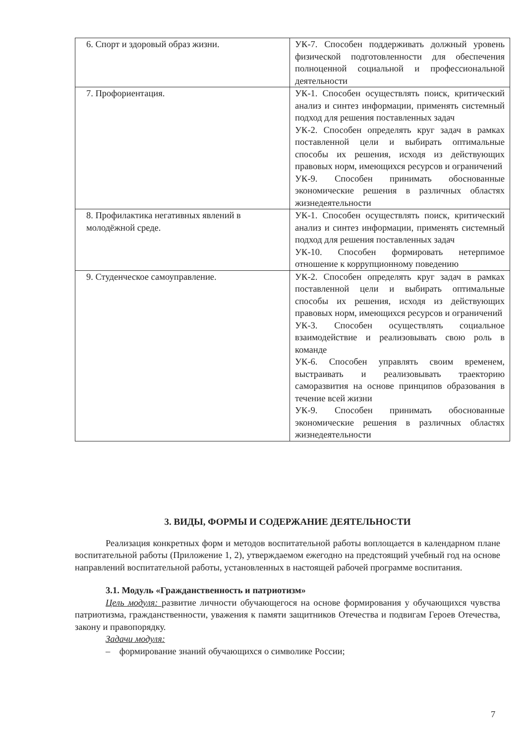| 6. Спорт и здоровый образ жизни. | УК-7. Способен поддерживать должный уровень физической подготовленности для обеспечения полноценной социальной и профессиональной деятельности |
| 7. Профориентация. | УК-1. Способен осуществлять поиск, критический анализ и синтез информации, применять системный подход для решения поставленных задач УК-2. Способен определять круг задач в рамках поставленной цели и выбирать оптимальные способы их решения, исходя из действующих правовых норм, имеющихся ресурсов и ограничений УК-9. Способен принимать обоснованные экономические решения в различных областях жизнедеятельности |
| 8. Профилактика негативных явлений в молодёжной среде. | УК-1. Способен осуществлять поиск, критический анализ и синтез информации, применять системный подход для решения поставленных задач УК-10. Способен формировать нетерпимое отношение к коррупционному поведению |
| 9. Студенческое самоуправление. | УК-2. Способен определять круг задач в рамках поставленной цели и выбирать оптимальные способы их решения, исходя из действующих правовых норм, имеющихся ресурсов и ограничений УК-3. Способен осуществлять социальное взаимодействие и реализовывать свою роль в команде УК-6. Способен управлять своим временем, выстраивать и реализовывать траекторию саморазвития на основе принципов образования в течение всей жизни УК-9. Способен принимать обоснованные экономические решения в различных областях жизнедеятельности |
3. ВИДЫ, ФОРМЫ И СОДЕРЖАНИЕ ДЕЯТЕЛЬНОСТИ
Реализация конкретных форм и методов воспитательной работы воплощается в календарном плане воспитательной работы (Приложение 1, 2), утверждаемом ежегодно на предстоящий учебный год на основе направлений воспитательной работы, установленных в настоящей рабочей программе воспитания.
3.1. Модуль «Гражданственность и патриотизм»
Цель модуля: развитие личности обучающегося на основе формирования у обучающихся чувства патриотизма, гражданственности, уважения к памяти защитников Отечества и подвигам Героев Отечества, закону и правопорядку.
Задачи модуля:
– формирование знаний обучающихся о символике России;
7